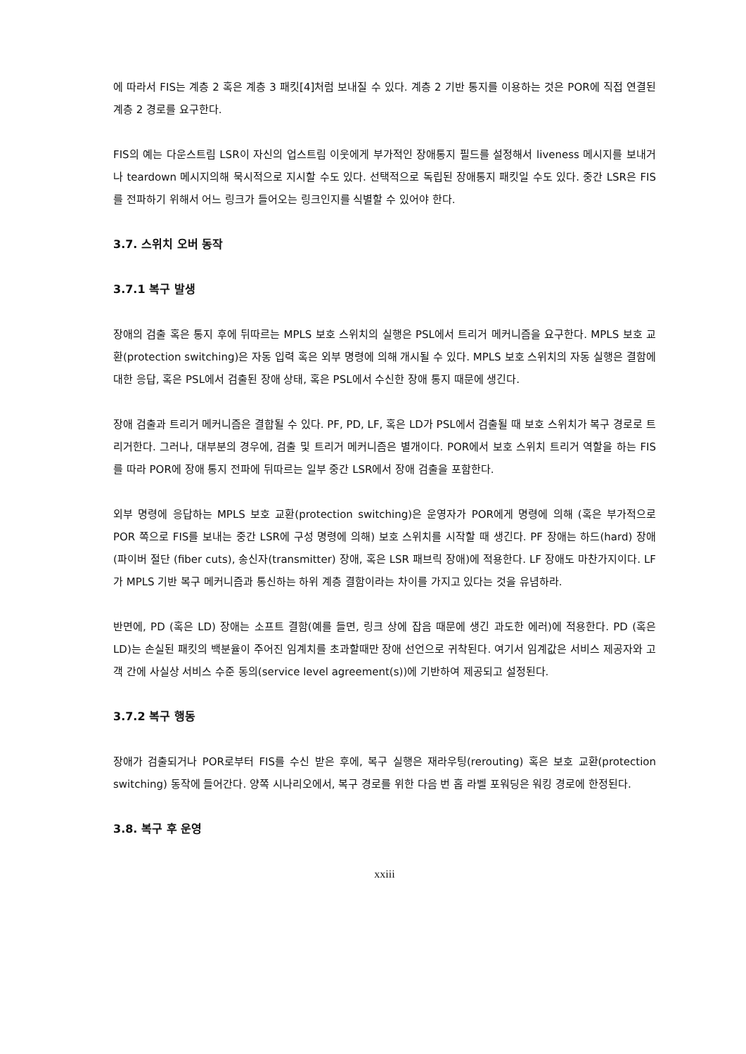에 따라서 FIS는 계층 2 혹은 계층 3 패킷[4]처럼 보내질 수 있다. 계층 2 기반 통지를 이용하는 것은 POR에 직접 연결된 계층 2 경로를 요구한다.
FIS의 예는 다운스트림 LSR이 자신의 업스트림 이웃에게 부가적인 장애통지 필드를 설정해서 liveness 메시지를 보내거나 teardown 메시지의해 묵시적으로 지시할 수도 있다. 선택적으로 독립된 장애통지 패킷일 수도 있다. 중간 LSR은 FIS를 전파하기 위해서 어느 링크가 들어오는 링크인지를 식별할 수 있어야 한다.
3.7. 스위치 오버 동작
3.7.1 복구 발생
장애의 검출 혹은 통지 후에 뒤따르는 MPLS 보호 스위치의 실행은 PSL에서 트리거 메커니즘을 요구한다. MPLS 보호 교환(protection switching)은 자동 입력 혹은 외부 명령에 의해 개시될 수 있다. MPLS 보호 스위치의 자동 실행은 결함에 대한 응답, 혹은 PSL에서 검출된 장애 상태, 혹은 PSL에서 수신한 장애 통지 때문에 생긴다.
장애 검출과 트리거 메커니즘은 결합될 수 있다. PF, PD, LF, 혹은 LD가 PSL에서 검출될 때 보호 스위치가 복구 경로로 트리거한다. 그러나, 대부분의 경우에, 검출 및 트리거 메커니즘은 별개이다. POR에서 보호 스위치 트리거 역할을 하는 FIS를 따라 POR에 장애 통지 전파에 뒤따르는 일부 중간 LSR에서 장애 검출을 포함한다.
외부 명령에 응답하는 MPLS 보호 교환(protection switching)은 운영자가 POR에게 명령에 의해 (혹은 부가적으로 POR 쪽으로 FIS를 보내는 중간 LSR에 구성 명령에 의해) 보호 스위치를 시작할 때 생긴다. PF 장애는 하드(hard) 장애(파이버 절단 (fiber cuts), 송신자(transmitter) 장애, 혹은 LSR 패브릭 장애)에 적용한다. LF 장애도 마찬가지이다. LF가 MPLS 기반 복구 메커니즘과 통신하는 하위 계층 결함이라는 차이를 가지고 있다는 것을 유념하라.
반면에, PD (혹은 LD) 장애는 소프트 결함(예를 들면, 링크 상에 잡음 때문에 생긴 과도한 에러)에 적용한다. PD (혹은 LD)는 손실된 패킷의 백분율이 주어진 임계치를 초과할때만 장애 선언으로 귀착된다. 여기서 임계값은 서비스 제공자와 고객 간에 사실상 서비스 수준 동의(service level agreement(s))에 기반하여 제공되고 설정된다.
3.7.2 복구 행동
장애가 검출되거나 POR로부터 FIS를 수신 받은 후에, 복구 실행은 재라우팅(rerouting) 혹은 보호 교환(protection switching) 동작에 들어간다. 양쪽 시나리오에서, 복구 경로를 위한 다음 번 홉 라벨 포워딩은 워킹 경로에 한정된다.
3.8. 복구 후 운영
xxiii